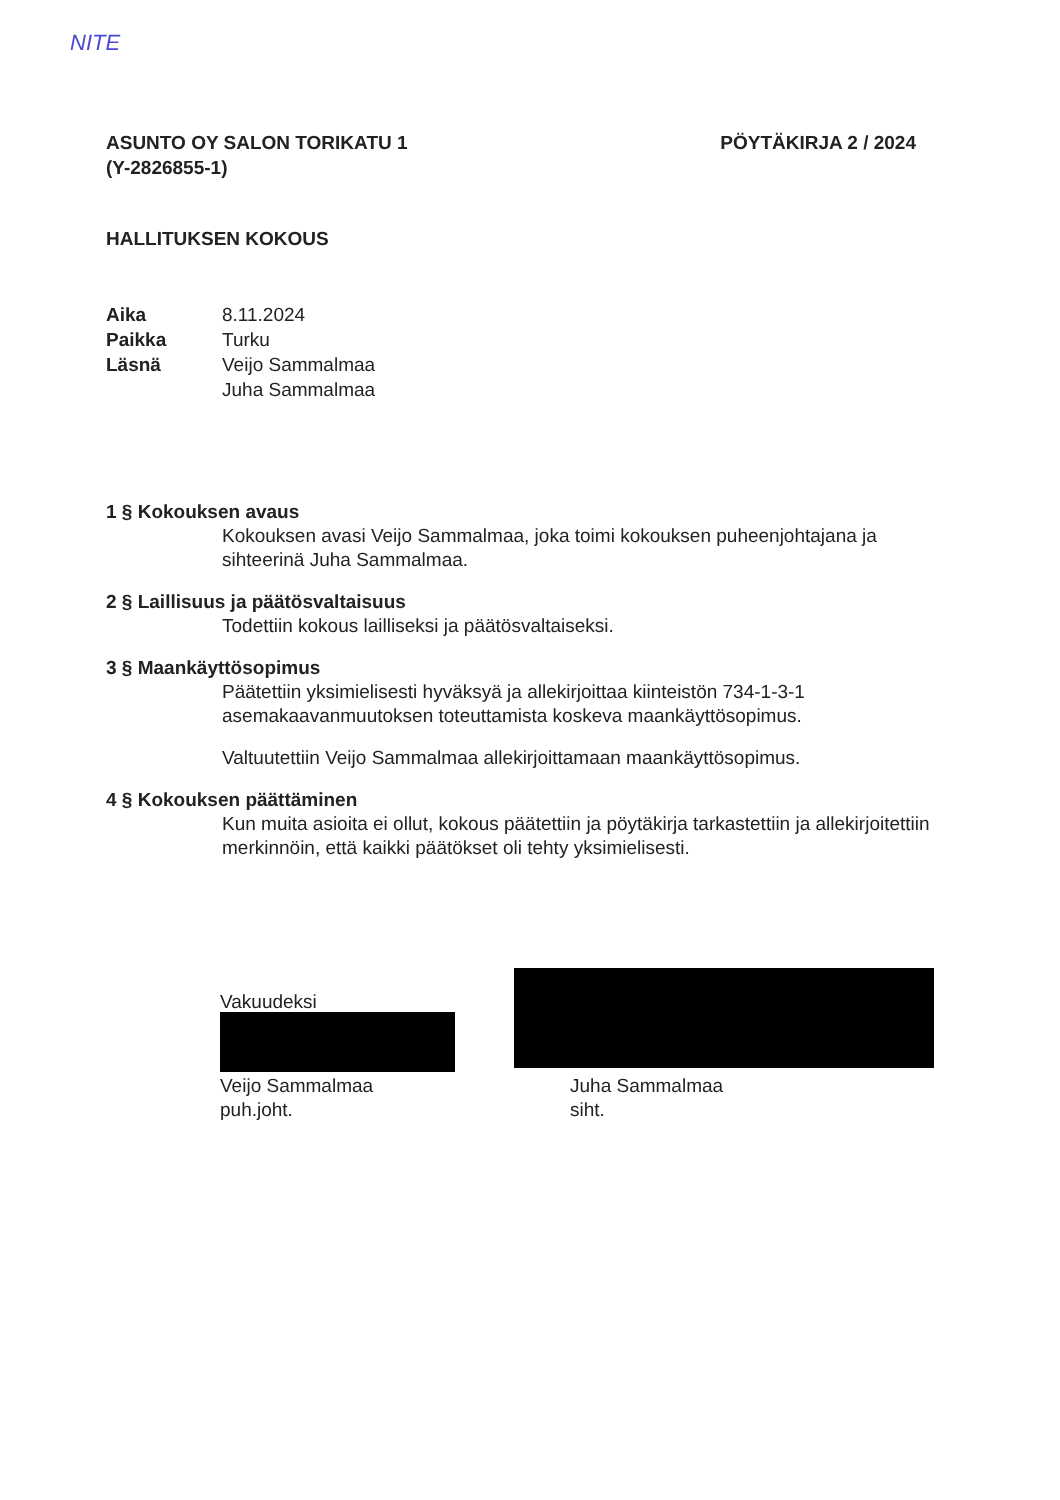NITE
ASUNTO OY SALON TORIKATU 1
(Y-2826855-1)
PÖYTÄKIRJA 2 / 2024
HALLITUKSEN KOKOUS
Aika 8.11.2024
Paikka Turku
Läsnä Veijo Sammalmaa
Juha Sammalmaa
1 § Kokouksen avaus
Kokouksen avasi Veijo Sammalmaa, joka toimi kokouksen puheenjohtajana ja sihteerinä Juha Sammalmaa.
2 § Laillisuus ja päätösvaltaisuus
Todettiin kokous lailliseksi ja päätösvaltaiseksi.
3 § Maankäyttösopimus
Päätettiin yksimielisesti hyväksyä ja allekirjoittaa kiinteistön 734-1-3-1 asemakaavanmuutoksen toteuttamista koskeva maankäyttösopimus.
Valtuutettiin Veijo Sammalmaa allekirjoittamaan maankäyttösopimus.
4 § Kokouksen päättäminen
Kun muita asioita ei ollut, kokous päätettiin ja pöytäkirja tarkastettiin ja allekirjoitettiin merkinnöin, että kaikki päätökset oli tehty yksimielisesti.
Vakuudeksi
Veijo Sammalmaa
puh.joht.
Juha Sammalmaa
siht.